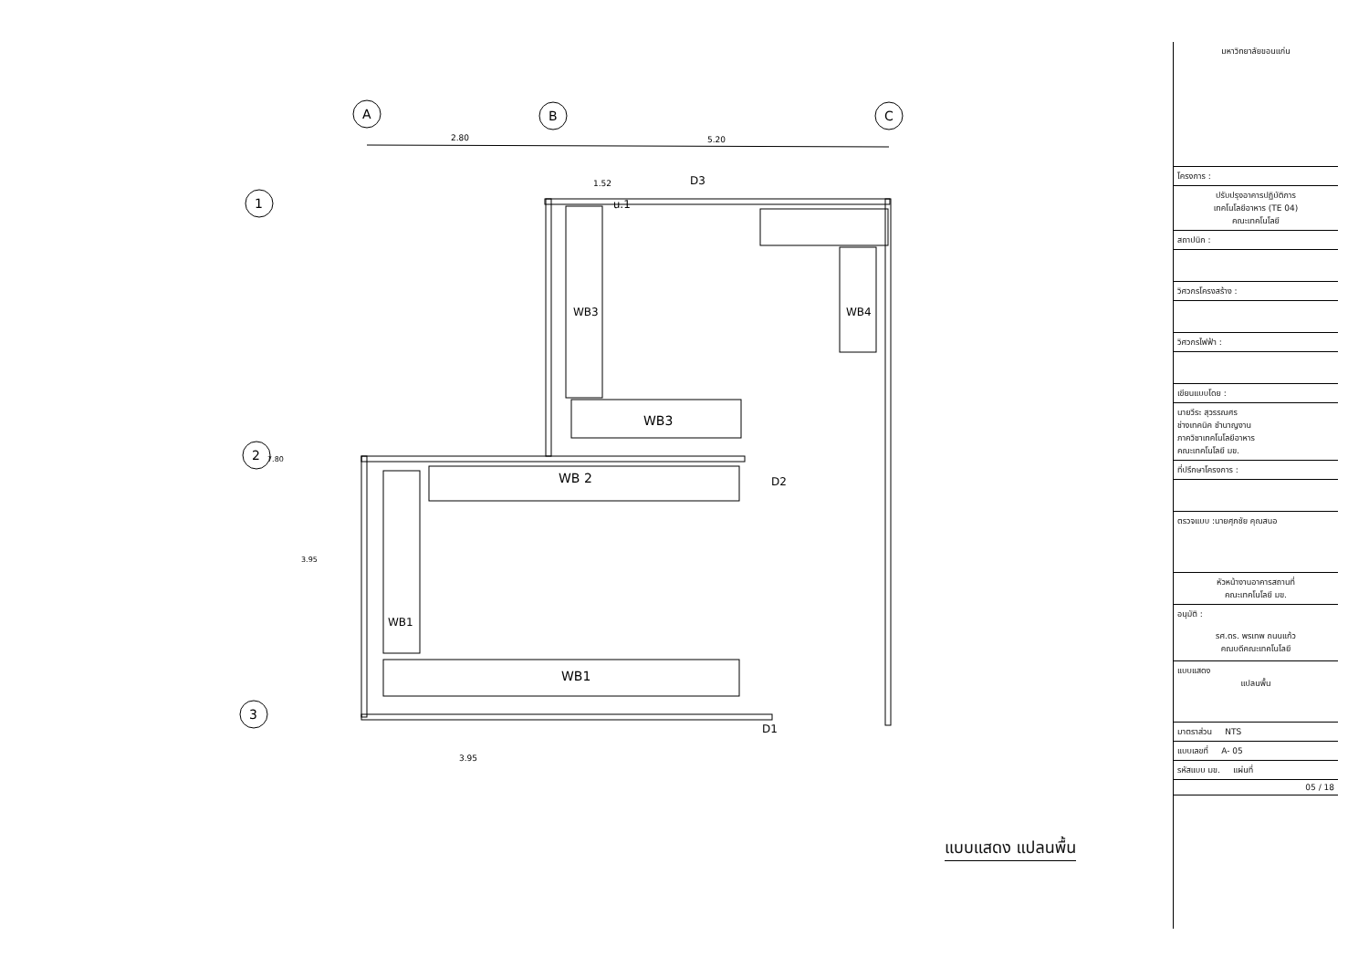A
B
C
1
2
3
2.80
5.20
1.52
WB3
WB 2
WB1
WB4
WB3
WB1
D3
D2
D1
น.1
3.95
7.80
3.95
แบบแสดง แปลนพื้น
| มหาวิทยาลัยขอนแก่น |
| โครงการ : |
| ปรับปรุงอาคารปฏิบัติการ เทคโนโลยีอาหาร (TE 04) คณะเทคโนโลยี |
| สถาปนิก : |
| วิศวกรโครงสร้าง : |
| วิศวกรไฟฟ้า : |
| เขียนแบบโดย : |
| นายวีระ สุวรรณศร ช่างเทคนิค ชำนาญงาน ภาควิชาเทคโนโลยีอาหาร คณะเทคโนโลยี มข. |
| ที่ปรึกษาโครงการ : |
| ตรวจแบบ :นายศุภชัย คุณสนอ |
| หัวหน้างานอาคารสถานที่ คณะเทคโนโลยี มข. |
| อนุมัติ : รศ.ดร. พรเทพ ถนนแก้ว คณบดีคณะเทคโนโลยี |
| แบบแสดง แปลนพื้น |
| มาตราส่วน NTS |
| แบบเลขที่ A- 05 |
| รหัสแบบ มข. แผ่นที่ |
| 05 / 18 |